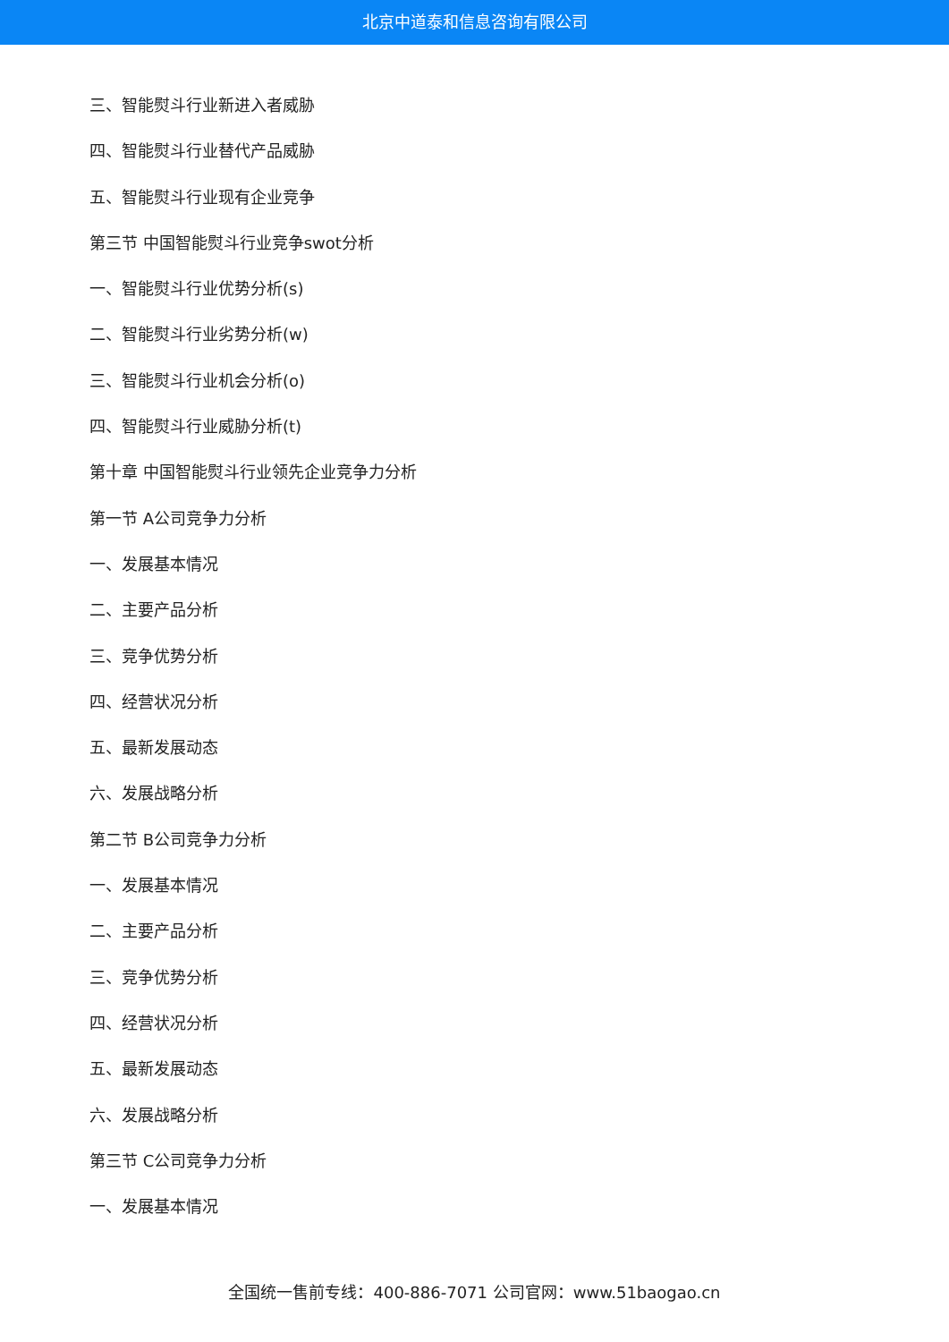北京中道泰和信息咨询有限公司
三、智能熨斗行业新进入者威胁
四、智能熨斗行业替代产品威胁
五、智能熨斗行业现有企业竞争
第三节 中国智能熨斗行业竞争swot分析
一、智能熨斗行业优势分析(s)
二、智能熨斗行业劣势分析(w)
三、智能熨斗行业机会分析(o)
四、智能熨斗行业威胁分析(t)
第十章 中国智能熨斗行业领先企业竞争力分析
第一节 A公司竞争力分析
一、发展基本情况
二、主要产品分析
三、竞争优势分析
四、经营状况分析
五、最新发展动态
六、发展战略分析
第二节 B公司竞争力分析
一、发展基本情况
二、主要产品分析
三、竞争优势分析
四、经营状况分析
五、最新发展动态
六、发展战略分析
第三节 C公司竞争力分析
一、发展基本情况
全国统一售前专线：400-886-7071 公司官网：www.51baogao.cn